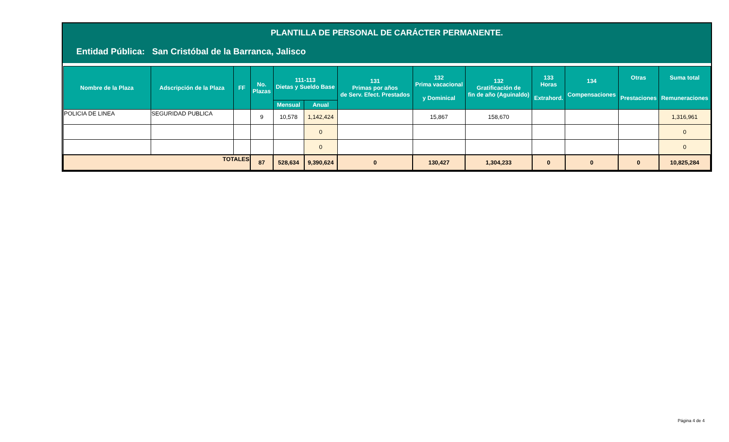PLANTILLA DE PERSONAL DE CARÁCTER PERMANENTE.
Entidad Pública: San Cristóbal de la Barranca, Jalisco
| Nombre de la Plaza | Adscripción de la Plaza | FF | No. Plazas | 111-113 Dietas y Sueldo Base | | 131 Primas por años de Serv. Efect. Prestados | 132 Prima vacacional y Dominical | 132 Gratificación de fin de año (Aguinaldo) | 133 Horas Extrahord. | 134 Compensaciones | Otras Prestaciones | Suma total Remuneraciones |
| --- | --- | --- | --- | --- | --- | --- | --- | --- | --- | --- | --- | --- |
| | | | | Mensual | Anual | | | | | | | |
| POLICIA DE LINEA | SEGURIDAD PUBLICA | | 9 | 10,578 | 1,142,424 | | 15,867 | 158,670 | | | | 1,316,961 |
| | | | | | 0 | | | | | | | 0 |
| | | | | | 0 | | | | | | | 0 |
| TOTALES | | | 87 | 528,634 | 9,390,624 | 0 | 130,427 | 1,304,233 | 0 | 0 | 0 | 10,825,284 |
Página 4 de 4